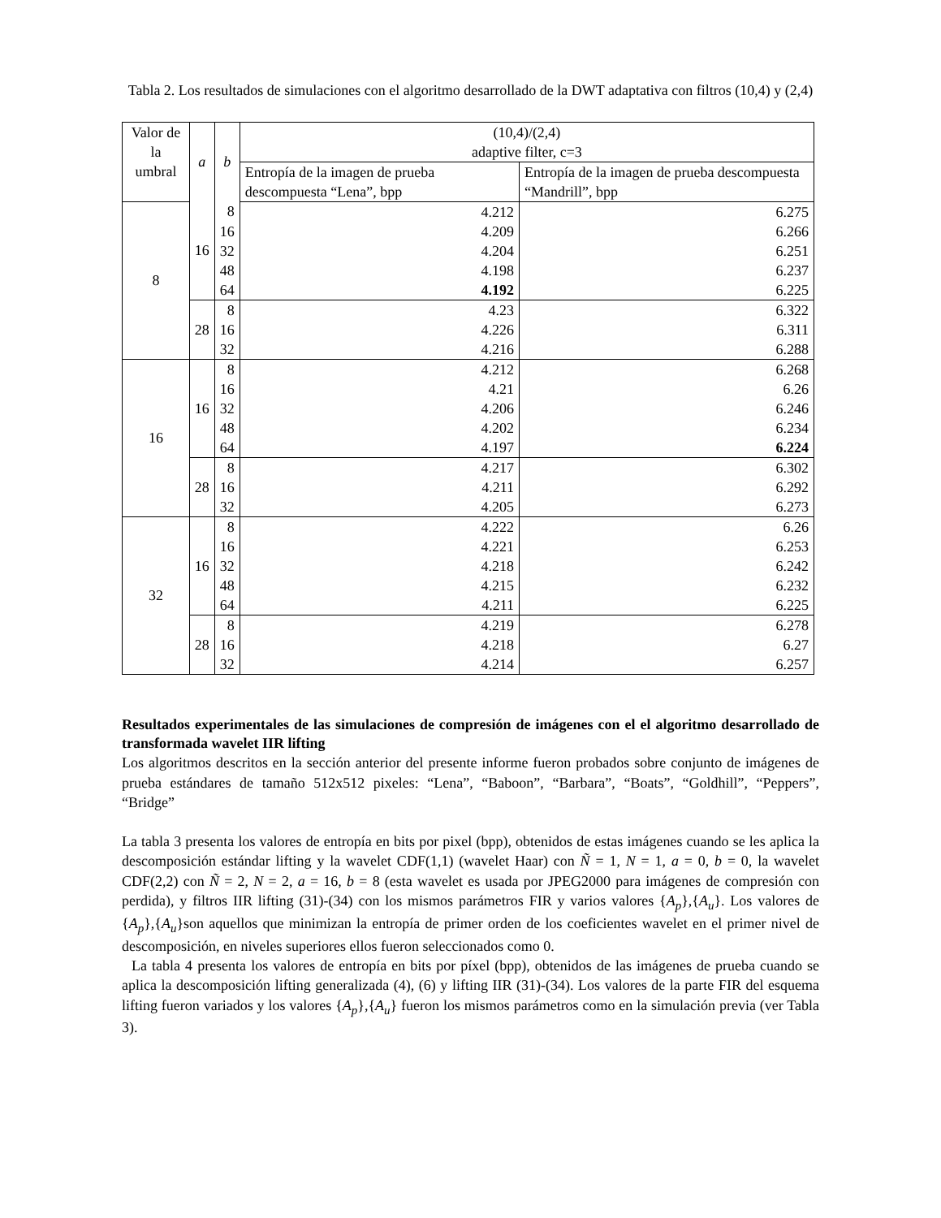Tabla 2. Los resultados de simulaciones con el algoritmo desarrollado de la DWT adaptativa con filtros (10,4) y (2,4)
| Valor de la umbral | a | b | (10,4)/(2,4) adaptive filter, c=3 | |
| --- | --- | --- | --- | --- |
| | | | Entropía de la imagen de prueba descompuesta “Lena”, bpp | Entropía de la imagen de prueba descompuesta “Mandrill”, bpp |
| 8 | 16 | 8 | 4.212 | 6.275 |
| | | 16 | 4.209 | 6.266 |
| | | 32 | 4.204 | 6.251 |
| | | 48 | 4.198 | 6.237 |
| | | 64 | 4.192 | 6.225 |
| | 28 | 8 | 4.23 | 6.322 |
| | | 16 | 4.226 | 6.311 |
| | | 32 | 4.216 | 6.288 |
| 16 | 16 | 8 | 4.212 | 6.268 |
| | | 16 | 4.21 | 6.26 |
| | | 32 | 4.206 | 6.246 |
| | | 48 | 4.202 | 6.234 |
| | | 64 | 4.197 | 6.224 |
| | 28 | 8 | 4.217 | 6.302 |
| | | 16 | 4.211 | 6.292 |
| | | 32 | 4.205 | 6.273 |
| 32 | 16 | 8 | 4.222 | 6.26 |
| | | 16 | 4.221 | 6.253 |
| | | 32 | 4.218 | 6.242 |
| | | 48 | 4.215 | 6.232 |
| | | 64 | 4.211 | 6.225 |
| | 28 | 8 | 4.219 | 6.278 |
| | | 16 | 4.218 | 6.27 |
| | | 32 | 4.214 | 6.257 |
Resultados experimentales de las simulaciones de compresión de imágenes con el el algoritmo desarrollado de transformada wavelet IIR lifting
Los algoritmos descritos en la sección anterior del presente informe fueron probados sobre conjunto de imágenes de prueba estándares de tamaño 512x512 pixeles: “Lena”, “Baboon”, “Barbara”, “Boats”, “Goldhill”, “Peppers”, “Bridge”
La tabla 3 presenta los valores de entropía en bits por pixel (bpp), obtenidos de estas imágenes cuando se les aplica la descomposición estándar lifting y la wavelet CDF(1,1) (wavelet Haar) con Ñ = 1, N = 1, a = 0, b = 0, la wavelet CDF(2,2) con Ñ = 2, N = 2, a = 16, b = 8 (esta wavelet es usada por JPEG2000 para imágenes de compresión con perdida), y filtros IIR lifting (31)-(34) con los mismos parámetros FIR y varios valores {A<sub>p</sub>},{A<sub>u</sub>}. Los valores de {A<sub>p</sub>},{A<sub>u</sub>}son aquellos que minimizan la entropía de primer orden de los coeficientes wavelet en el primer nivel de descomposición, en niveles superiores ellos fueron seleccionados como 0.
La tabla 4 presenta los valores de entropía en bits por píxel (bpp), obtenidos de las imágenes de prueba cuando se aplica la descomposición lifting generalizada (4), (6) y lifting IIR (31)-(34). Los valores de la parte FIR del esquema lifting fueron variados y los valores {A<sub>p</sub>},{A<sub>u</sub>} fueron los mismos parámetros como en la simulación previa (ver Tabla 3).